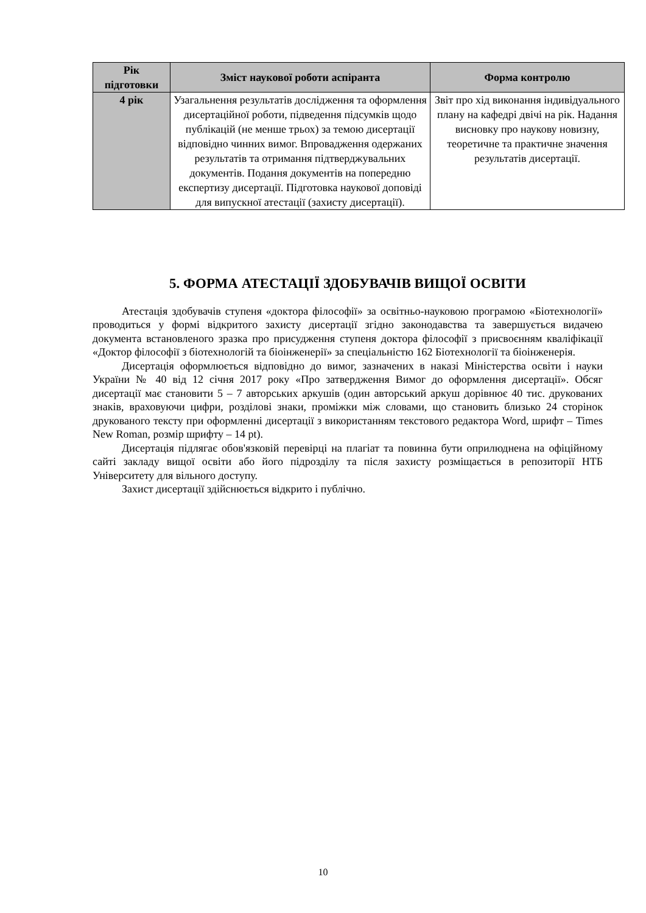| Рік підготовки | Зміст наукової роботи аспіранта | Форма контролю |
| --- | --- | --- |
| 4 рік | Узагальнення результатів дослідження та оформлення дисертаційної роботи, підведення підсумків щодо публікацій (не менше трьох) за темою дисертації відповідно чинних вимог. Впровадження одержаних результатів та отримання підтверджувальних документів. Подання документів на попередню експертизу дисертації. Підготовка наукової доповіді для випускної атестації (захисту дисертації). | Звіт про хід виконання індивідуального плану на кафедрі двічі на рік. Надання висновку про наукову новизну, теоретичне та практичне значення результатів дисертації. |
5. ФОРМА АТЕСТАЦІЇ ЗДОБУВАЧІВ ВИЩОЇ ОСВІТИ
Атестація здобувачів ступеня «доктора філософії» за освітньо-науковою програмою «Біотехнології» проводиться у формі відкритого захисту дисертації згідно законодавства та завершується видачею документа встановленого зразка про присудження ступеня доктора філософії з присвоєнням кваліфікації «Доктор філософії з біотехнологій та біоінженерії» за спеціальністю 162 Біотехнології та біоінженерія.
Дисертація оформлюється відповідно до вимог, зазначених в наказі Міністерства освіти і науки України № 40 від 12 січня 2017 року «Про затвердження Вимог до оформлення дисертації». Обсяг дисертації має становити 5 – 7 авторських аркушів (один авторський аркуш дорівнює 40 тис. друкованих знаків, враховуючи цифри, розділові знаки, проміжки між словами, що становить близько 24 сторінок друкованого тексту при оформленні дисертації з використанням текстового редактора Word, шрифт – Times New Roman, розмір шрифту – 14 pt).
Дисертація підлягає обов'язковій перевірці на плагіат та повинна бути оприлюднена на офіційному сайті закладу вищої освіти або його підрозділу та після захисту розміщається в репозиторії НТБ Університету для вільного доступу.
Захист дисертації здійснюється відкрито і публічно.
10